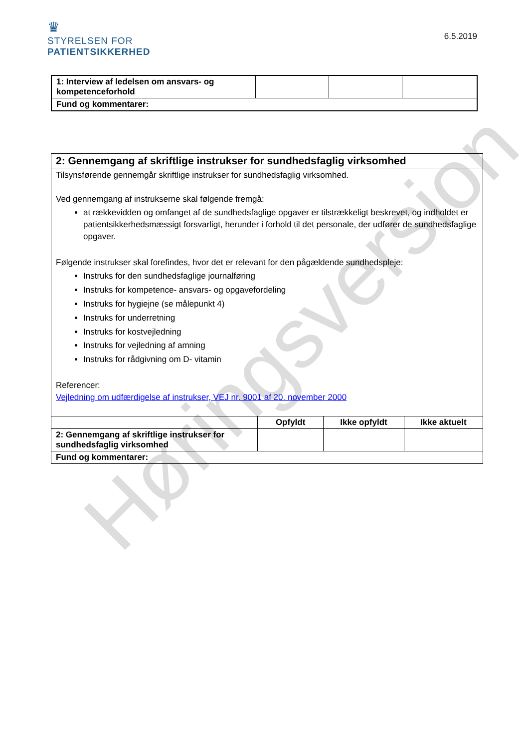♛
STYRELSEN FOR
PATIENTSIKKERHED
6.5.2019
| 1: Interview af ledelsen om ansvars- og kompetenceforhold | | | |
| Fund og kommentarer: | | | |
| 2: Gennemgang af skriftlige instrukser for sundhedsfaglig virksomhed | | | |
| --- | --- | --- | --- |
| Tilsynsførende gennemgår skriftlige instrukser for sundhedsfaglig virksomhed. Ved gennemgang af instrukserne skal følgende fremgå: at rækkevidden og omfanget af de sundhedsfaglige opgaver er tilstrækkeligt beskrevet, og indholdet er patientsikkerhedsmæssigt forsvarligt, herunder i forhold til det personale, der udfører de sundhedsfaglige opgaver. Følgende instrukser skal forefindes, hvor det er relevant for den pågældende sundhedspleje: Instruks for den sundhedsfaglige journalføring Instruks for kompetence- ansvars- og opgavefordeling Instruks for hygiejne (se målepunkt 4) Instruks for underretning Instruks for kostvejledning Instruks for vejledning af amning Instruks for rådgivning om D- vitamin Referencer: Vejledning om udfærdigelse af instrukser, VEJ nr. 9001 af 20. november 2000 | | | |
| | Opfyldt | Ikke opfyldt | Ikke aktuelt |
| 2: Gennemgang af skriftlige instrukser for sundhedsfaglig virksomhed | | | |
| Fund og kommentarer: | | | |
Høringsversion